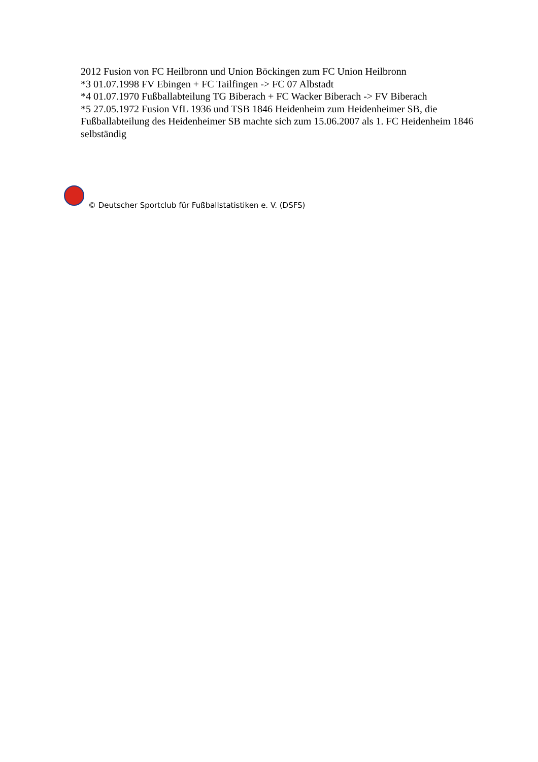2012 Fusion von FC Heilbronn und Union Böckingen zum FC Union Heilbronn
*3 01.07.1998 FV Ebingen + FC Tailfingen -> FC 07 Albstadt
*4 01.07.1970 Fußballabteilung TG Biberach + FC Wacker Biberach -> FV Biberach
*5 27.05.1972 Fusion VfL 1936 und TSB 1846 Heidenheim zum Heidenheimer SB, die Fußballabteilung des Heidenheimer SB machte sich zum 15.06.2007 als 1. FC Heidenheim 1846 selbständig
© Deutscher Sportclub für Fußballstatistiken e. V. (DSFS)